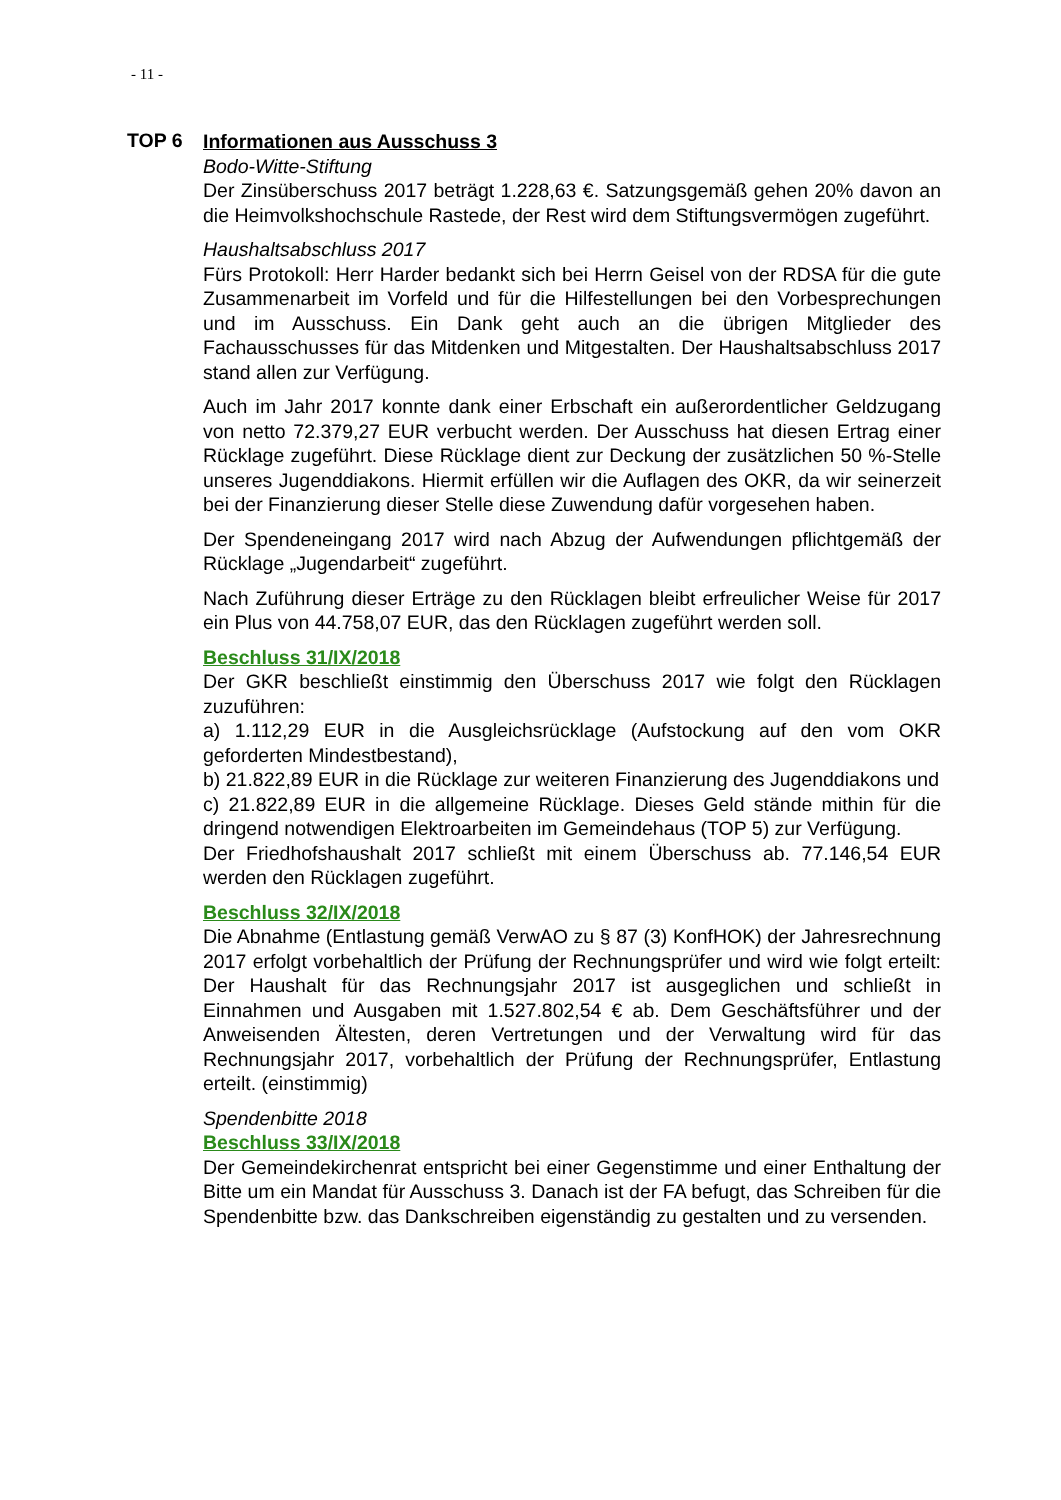- 11 -
TOP 6
Informationen aus Ausschuss 3
Bodo-Witte-Stiftung
Der Zinsüberschuss 2017 beträgt 1.228,63 €. Satzungsgemäß gehen 20% davon an die Heimvolkshochschule Rastede, der Rest wird dem Stiftungsvermögen zugeführt.
Haushaltsabschluss 2017
Fürs Protokoll: Herr Harder bedankt sich bei Herrn Geisel von der RDSA für die gute Zusammenarbeit im Vorfeld und für die Hilfestellungen bei den Vorbesprechungen und im Ausschuss. Ein Dank geht auch an die übrigen Mitglieder des Fachausschusses für das Mitdenken und Mitgestalten. Der Haushaltsabschluss 2017 stand allen zur Verfügung.
Auch im Jahr 2017 konnte dank einer Erbschaft ein außerordentlicher Geldzugang von netto 72.379,27 EUR verbucht werden. Der Ausschuss hat diesen Ertrag einer Rücklage zugeführt. Diese Rücklage dient zur Deckung der zusätzlichen 50 %-Stelle unseres Jugenddiakons. Hiermit erfüllen wir die Auflagen des OKR, da wir seinerzeit bei der Finanzierung dieser Stelle diese Zuwendung dafür vorgesehen haben.
Der Spendeneingang 2017 wird nach Abzug der Aufwendungen pflichtgemäß der Rücklage „Jugendarbeit“ zugeführt.
Nach Zuführung dieser Erträge zu den Rücklagen bleibt erfreulicher Weise für 2017 ein Plus von 44.758,07 EUR, das den Rücklagen zugeführt werden soll.
Beschluss 31/IX/2018
Der GKR beschließt einstimmig den Überschuss 2017 wie folgt den Rücklagen zuzuführen:
a) 1.112,29 EUR in die Ausgleichsrücklage (Aufstockung auf den vom OKR geforderten Mindestbestand),
b) 21.822,89 EUR in die Rücklage zur weiteren Finanzierung des Jugenddiakons und
c) 21.822,89 EUR in die allgemeine Rücklage. Dieses Geld stände mithin für die dringend notwendigen Elektroarbeiten im Gemeindehaus (TOP 5) zur Verfügung.
Der Friedhofshaushalt 2017 schließt mit einem Überschuss ab. 77.146,54 EUR werden den Rücklagen zugeführt.
Beschluss 32/IX/2018
Die Abnahme (Entlastung gemäß VerwAO zu § 87 (3) KonfHOK) der Jahresrechnung 2017 erfolgt vorbehaltlich der Prüfung der Rechnungsprüfer und wird wie folgt erteilt: Der Haushalt für das Rechnungsjahr 2017 ist ausgeglichen und schließt in Einnahmen und Ausgaben mit 1.527.802,54 € ab. Dem Geschäftsführer und der Anweisenden Ältesten, deren Vertretungen und der Verwaltung wird für das Rechnungsjahr 2017, vorbehaltlich der Prüfung der Rechnungsprüfer, Entlastung erteilt. (einstimmig)
Spendenbitte 2018
Beschluss 33/IX/2018
Der Gemeindekirchenrat entspricht bei einer Gegenstimme und einer Enthaltung der Bitte um ein Mandat für Ausschuss 3. Danach ist der FA befugt, das Schreiben für die Spendenbitte bzw. das Dankschreiben eigenständig zu gestalten und zu versenden.